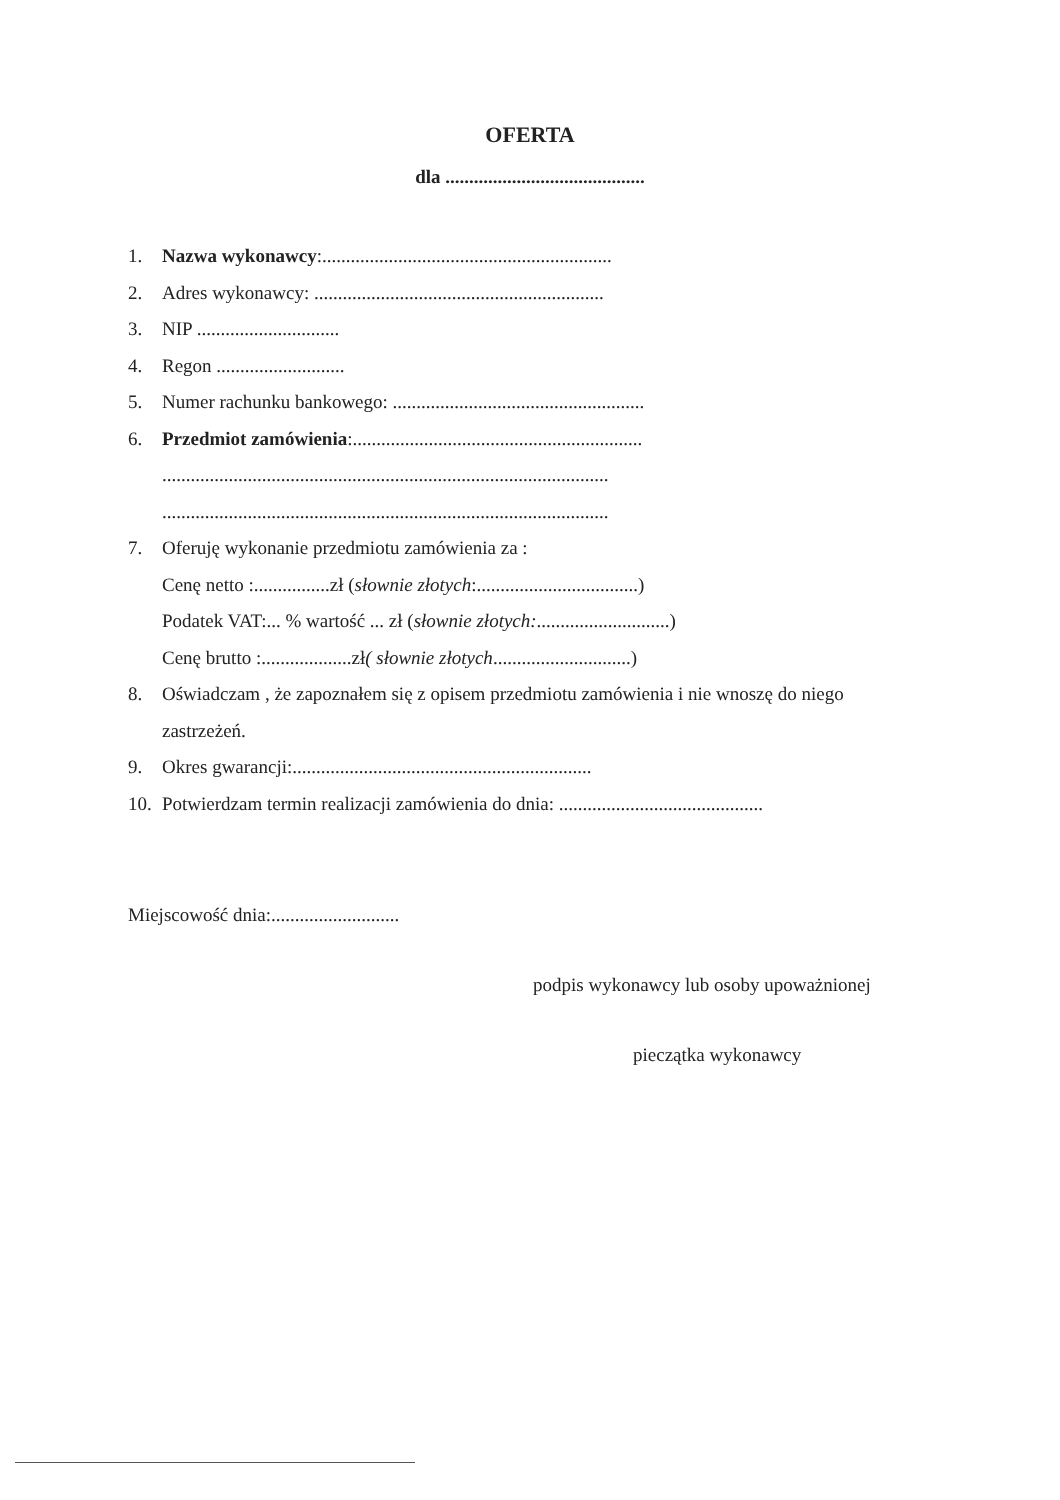OFERTA
dla ..........................................
1. Nazwa wykonawcy:.............................................................
2. Adres wykonawcy: .............................................................
3. NIP ..............................
4. Regon ...........................
5. Numer rachunku bankowego: .....................................................
6. Przedmiot zamówienia:.............................................................
..............................................................................................
..............................................................................................
7. Oferuję wykonanie przedmiotu zamówienia za :
Cenę netto :................zł ( słownie złotych:..................................)
Podatek VAT:... % wartość ... zł ( słownie złotych:............................)
Cenę brutto :...................zł ( słownie złotych .............................)
8. Oświadczam , że zapoznałem się z opisem przedmiotu zamówienia i nie wnoszę do niego
zastrzeżeń.
9. Okres gwarancji:...............................................................
10. Potwierdzam termin realizacji zamówienia do dnia: ...........................................
Miejscowość dnia:...........................
podpis wykonawcy lub osoby upoważnionej
pieczątka wykonawcy